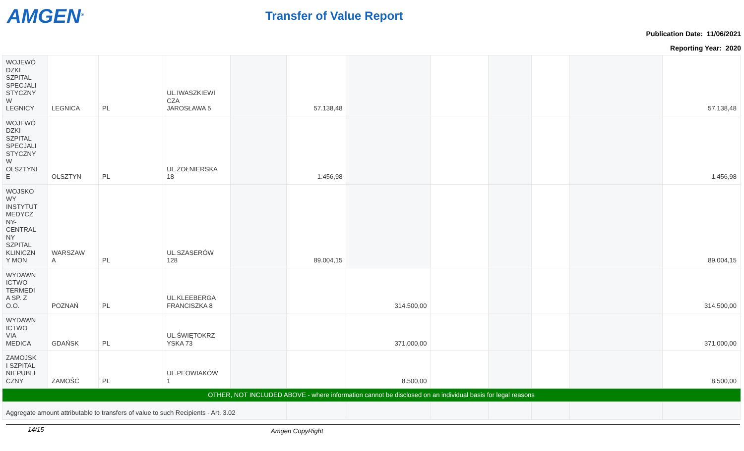AMGEN<sup>®</sup> Transfer of Value Report
Publication Date: 11/06/2021
Reporting Year: 2020
| WOJEWÓ DZKI SZPITAL SPECJALI STYCZNY W LEGNICY | LEGNICA | PL | UL.IWASZKIEWI CZA JAROSŁAWA 5 | | 57.138,48 | | | | | | 57.138,48 |
| WOJEWÓ DZKI SZPITAL SPECJALI STYCZNY W OLSZTYNI E | OLSZTYN | PL | UL.ŻOŁNIERSKA 18 | | 1.456,98 | | | | | | 1.456,98 |
| WOJSKO WY INSTYTUT MEDYCZ NY- CENTRAL NY SZPITAL KLINICZN Y MON | WARSZAW A | PL | UL.SZASERÓW 128 | | 89.004,15 | | | | | | 89.004,15 |
| WYDAWN ICTWO TERMEDI A SP. Z O.O. | POZNAŃ | PL | UL.KLEEBERGA FRANCISZKA 8 | | | 314.500,00 | | | | | 314.500,00 |
| WYDAWN ICTWO VIA MEDICA | GDAŃSK | PL | UL.ŚWIĘTOKRZ YSKA 73 | | | 371.000,00 | | | | | 371.000,00 |
| ZAMOJSK I SZPITAL NIEPUBLI CZNY | ZAMOŚĆ | PL | UL.PEOWIAKÓW 1 | | | 8.500,00 | | | | | 8.500,00 |
| OTHER, NOT INCLUDED ABOVE - where information cannot be disclosed on an individual basis for legal reasons | | | | | | | | | | | |
| Aggregate amount attributable to transfers of value to such Recipients - Art. 3.02 | | | | | | | | | | | |
14/15 Amgen CopyRight